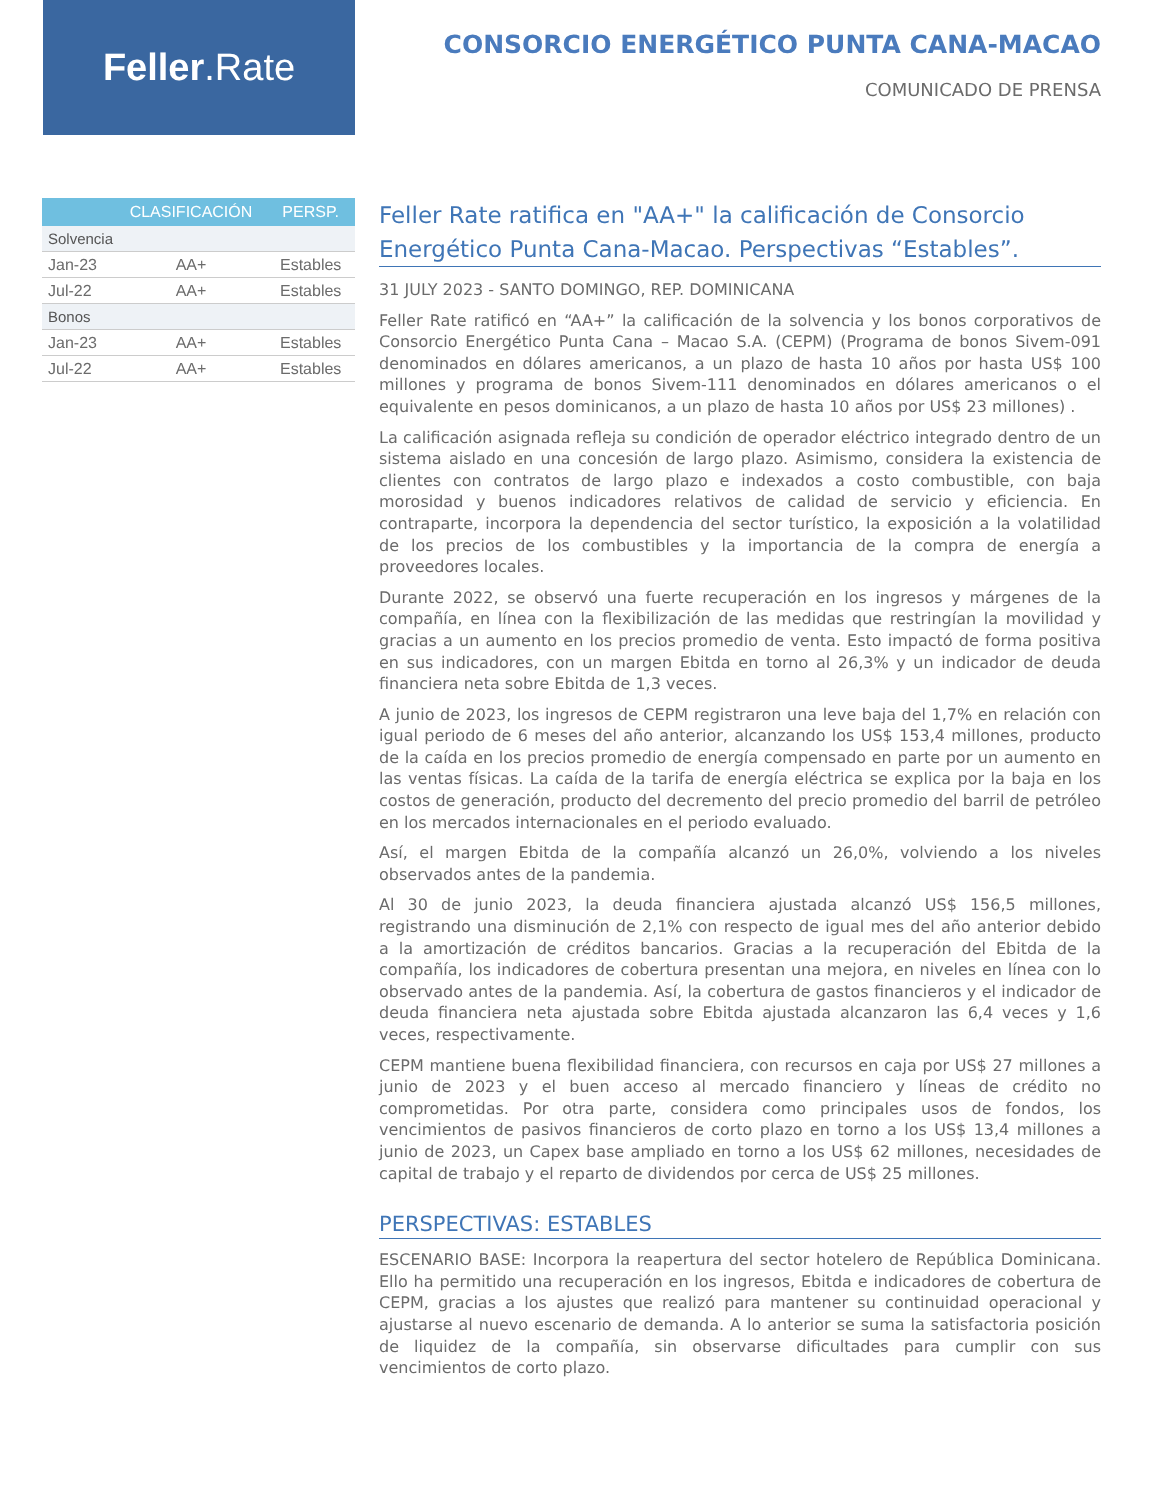Feller.Rate
CONSORCIO ENERGÉTICO PUNTA CANA-MACAO
COMUNICADO DE PRENSA
| | CLASIFICACIÓN | PERSP. |
| --- | --- | --- |
| Solvencia | | |
| Jan-23 | AA+ | Estables |
| Jul-22 | AA+ | Estables |
| Bonos | | |
| Jan-23 | AA+ | Estables |
| Jul-22 | AA+ | Estables |
Feller Rate ratifica en "AA+" la calificación de Consorcio Energético Punta Cana-Macao. Perspectivas “Estables”.
31 JULY 2023 - SANTO DOMINGO, REP. DOMINICANA
Feller Rate ratificó en “AA+” la calificación de la solvencia y los bonos corporativos de Consorcio Energético Punta Cana – Macao S.A. (CEPM) (Programa de bonos Sivem-091 denominados en dólares americanos, a un plazo de hasta 10 años por hasta US$ 100 millones y programa de bonos Sivem-111 denominados en dólares americanos o el equivalente en pesos dominicanos, a un plazo de hasta 10 años por US$ 23 millones) .
La calificación asignada refleja su condición de operador eléctrico integrado dentro de un sistema aislado en una concesión de largo plazo. Asimismo, considera la existencia de clientes con contratos de largo plazo e indexados a costo combustible, con baja morosidad y buenos indicadores relativos de calidad de servicio y eficiencia. En contraparte, incorpora la dependencia del sector turístico, la exposición a la volatilidad de los precios de los combustibles y la importancia de la compra de energía a proveedores locales.
Durante 2022, se observó una fuerte recuperación en los ingresos y márgenes de la compañía, en línea con la flexibilización de las medidas que restringían la movilidad y gracias a un aumento en los precios promedio de venta. Esto impactó de forma positiva en sus indicadores, con un margen Ebitda en torno al 26,3% y un indicador de deuda financiera neta sobre Ebitda de 1,3 veces.
A junio de 2023, los ingresos de CEPM registraron una leve baja del 1,7% en relación con igual periodo de 6 meses del año anterior, alcanzando los US$ 153,4 millones, producto de la caída en los precios promedio de energía compensado en parte por un aumento en las ventas físicas. La caída de la tarifa de energía eléctrica se explica por la baja en los costos de generación, producto del decremento del precio promedio del barril de petróleo en los mercados internacionales en el periodo evaluado.
Así, el margen Ebitda de la compañía alcanzó un 26,0%, volviendo a los niveles observados antes de la pandemia.
Al 30 de junio 2023, la deuda financiera ajustada alcanzó US$ 156,5 millones, registrando una disminución de 2,1% con respecto de igual mes del año anterior debido a la amortización de créditos bancarios. Gracias a la recuperación del Ebitda de la compañía, los indicadores de cobertura presentan una mejora, en niveles en línea con lo observado antes de la pandemia. Así, la cobertura de gastos financieros y el indicador de deuda financiera neta ajustada sobre Ebitda ajustada alcanzaron las 6,4 veces y 1,6 veces, respectivamente.
CEPM mantiene buena flexibilidad financiera, con recursos en caja por US$ 27 millones a junio de 2023 y el buen acceso al mercado financiero y líneas de crédito no comprometidas. Por otra parte, considera como principales usos de fondos, los vencimientos de pasivos financieros de corto plazo en torno a los US$ 13,4 millones a junio de 2023, un Capex base ampliado en torno a los US$ 62 millones, necesidades de capital de trabajo y el reparto de dividendos por cerca de US$ 25 millones.
PERSPECTIVAS: ESTABLES
ESCENARIO BASE: Incorpora la reapertura del sector hotelero de República Dominicana. Ello ha permitido una recuperación en los ingresos, Ebitda e indicadores de cobertura de CEPM, gracias a los ajustes que realizó para mantener su continuidad operacional y ajustarse al nuevo escenario de demanda. A lo anterior se suma la satisfactoria posición de liquidez de la compañía, sin observarse dificultades para cumplir con sus vencimientos de corto plazo.